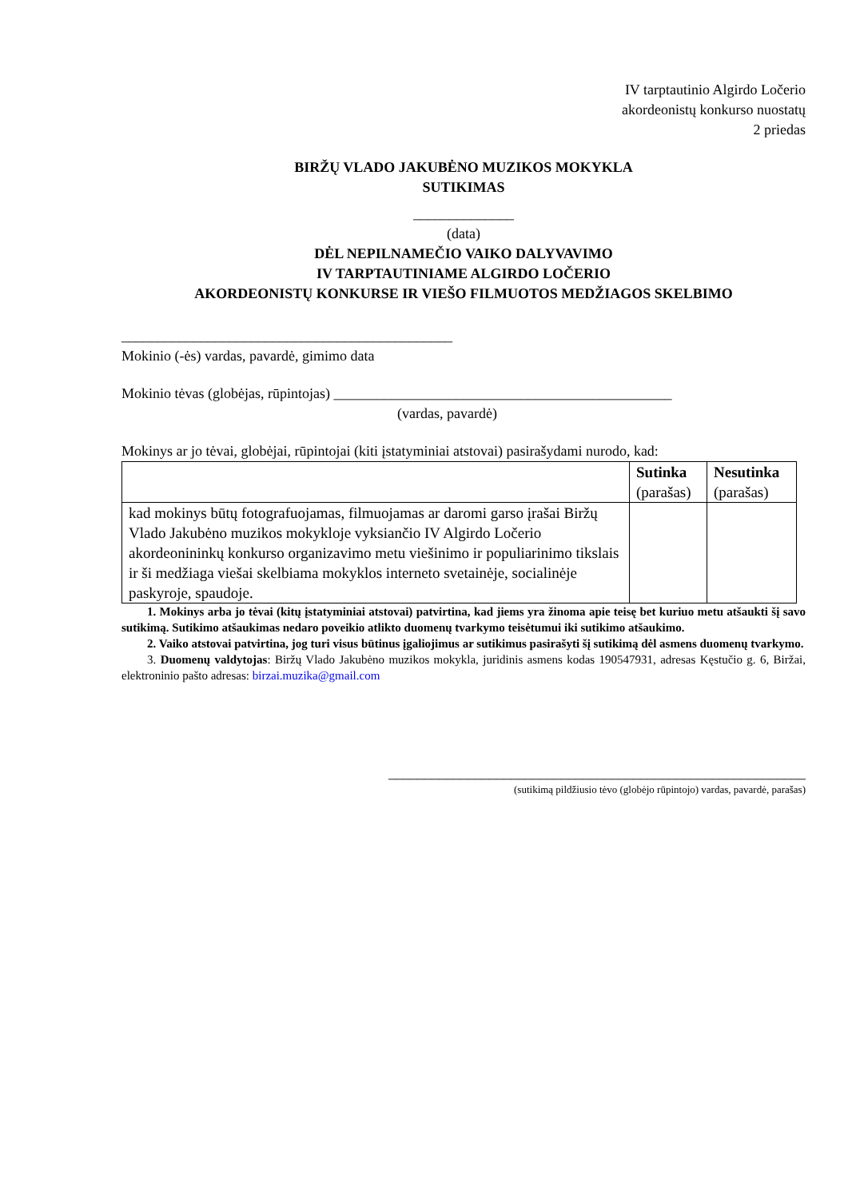IV tarptautinio Algirdo Ločerio
akordeonistų konkurso nuostatų
2 priedas
BIRŽŲ VLADO JAKUBĖNO MUZIKOS MOKYKLA
SUTIKIMAS
______________
(data)
DĖL NEPILNAMEČIO VAIKO DALYVAVIMO
IV TARPTAUTINIAME ALGIRDO LOČERIO
AKORDEONISTŲ KONKURSE IR VIEŠO FILMUOTOS MEDŽIAGOS SKELBIMO
______________________________________________
Mokinio (-ės) vardas, pavardė, gimimo data
Mokinio tėvas (globėjas, rūpintojas) _______________________________________________
(vardas, pavardė)
Mokinys ar jo tėvai, globėjai, rūpintojai (kiti įstatyminiai atstovai) pasirašydami nurodo, kad:
| | Sutinka (parašas) | Nesutinka (parašas) |
| --- | --- | --- |
| kad mokinys būtų fotografuojamas, filmuojamas ar daromi garso įrašai Biržų Vlado Jakubėno muzikos mokykloje vyksiančio IV Algirdo Ločerio akordeonininkų konkurso organizavimo metu viešinimo ir populiarinimo tikslais ir ši medžiaga viešai skelbiama mokyklos interneto svetainėje, socialinėje paskyroje, spaudoje. | | |
1. Mokinys arba jo tėvai (kitų įstatyminiai atstovai) patvirtina, kad jiems yra žinoma apie teisę bet kuriuo metu atšaukti šį savo sutikimą. Sutikimo atšaukimas nedaro poveikio atlikto duomenų tvarkymo teisėtumui iki sutikimo atšaukimo.
2. Vaiko atstovai patvirtina, jog turi visus būtinus įgaliojimus ar sutikimus pasirašyti šį sutikimą dėl asmens duomenų tvarkymo.
3. Duomenų valdytojas: Biržų Vlado Jakubėno muzikos mokykla, juridinis asmens kodas 190547931, adresas Kęstučio g. 6, Biržai, elektroninio pašto adresas: birzai.muzika@gmail.com
__________________________________________________________
(sutikimą pildžiusio tėvo (globėjo rūpintojo) vardas, pavardė, parašas)